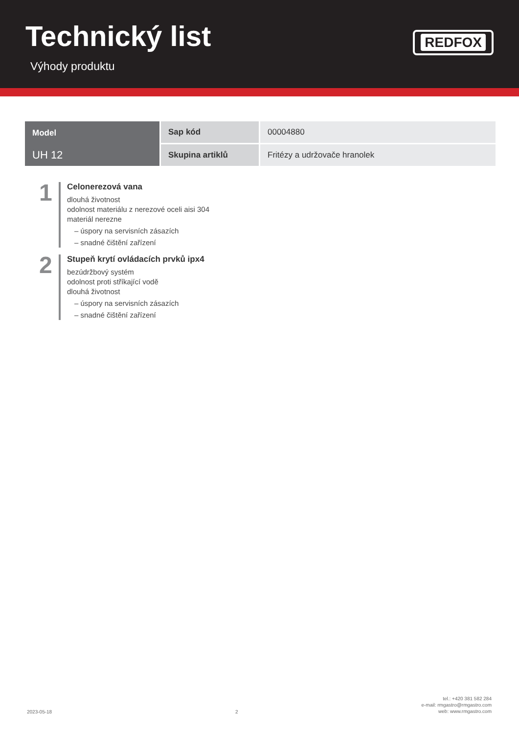Technický list
Výhody produktu
REDFOX
| Model UH 12 | Sap kód | 00004880 |
| | Skupina artiklů | Fritézy a udržovače hranolek |
1
Celonerezová vana
dlouhá životnost
odolnost materiálu z nerezové oceli aisi 304
materiál nerezne
– úspory na servisních zásazích
– snadné čištění zařízení
2
Stupeň krytí ovládacích prvků ipx4
bezúdržbový systém
odolnost proti stříkající vodě
dlouhá životnost
– úspory na servisních zásazích
– snadné čištění zařízení
2023-05-18
2
tel.: +420 381 582 284
e-mail: rmgastro@rmgastro.com
web: www.rmgastro.com